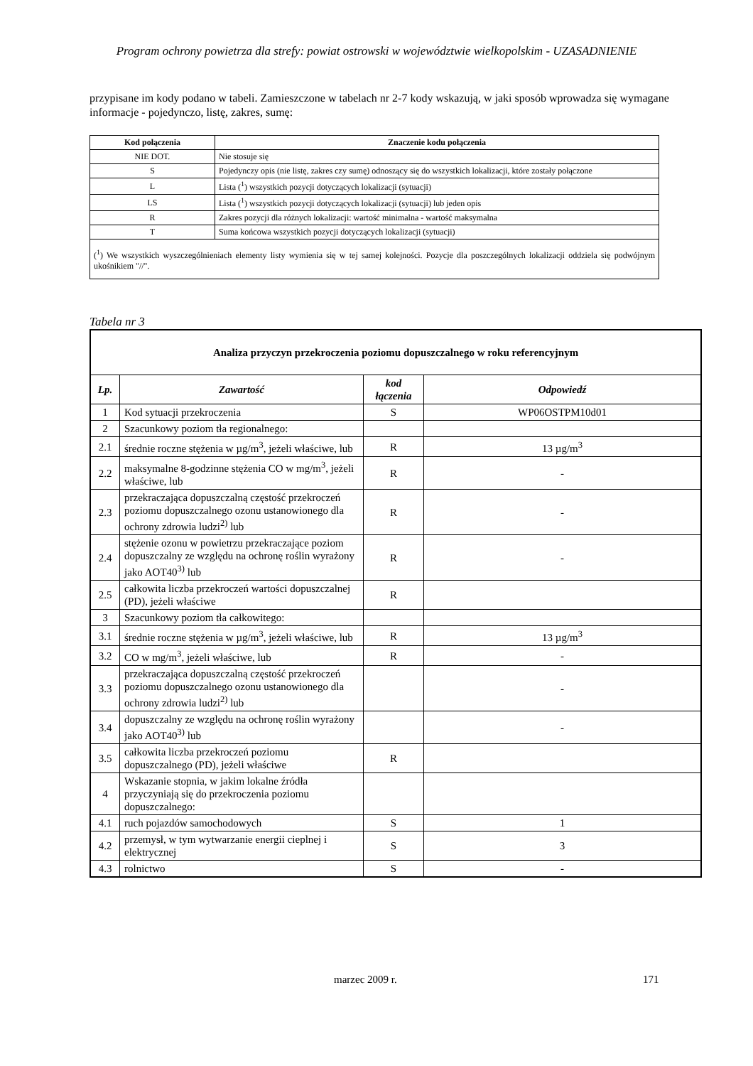Program ochrony powietrza dla strefy: powiat ostrowski w województwie wielkopolskim - UZASADNIENIE
przypisane im kody podano w tabeli. Zamieszczone w tabelach nr 2-7 kody wskazują, w jaki sposób wprowadza się wymagane informacje - pojedynczo, listę, zakres, sumę:
| Kod połączenia | Znaczenie kodu połączenia |
| --- | --- |
| NIE DOT. | Nie stosuje się |
| S | Pojedynczy opis (nie listę, zakres czy sumę) odnoszący się do wszystkich lokalizacji, które zostały połączone |
| L | Lista (<sup>1</sup>) wszystkich pozycji dotyczących lokalizacji (sytuacji) |
| LS | Lista (<sup>1</sup>) wszystkich pozycji dotyczących lokalizacji (sytuacji) lub jeden opis |
| R | Zakres pozycji dla różnych lokalizacji: wartość minimalna - wartość maksymalna |
| T | Suma końcowa wszystkich pozycji dotyczących lokalizacji (sytuacji) |
| (<sup>1</sup>) We wszystkich wyszczególnieniach elementy listy wymienia się w tej samej kolejności. Pozycje dla poszczególnych lokalizacji oddziela się podwójnym ukośnikiem "//". | |
Tabela nr 3
| Analiza przyczyn przekroczenia poziomu dopuszczalnego w roku referencyjnym | | | |
| --- | --- | --- | --- |
| Lp. | Zawartość | kod łączenia | Odpowiedź |
| 1 | Kod sytuacji przekroczenia | S | WP06OSTPM10d01 |
| 2 | Szacunkowy poziom tła regionalnego: | | |
| 2.1 | średnie roczne stężenia w µg/m<sup>3</sup>, jeżeli właściwe, lub | R | 13 µg/m<sup>3</sup> |
| 2.2 | maksymalne 8-godzinne stężenia CO w mg/m<sup>3</sup>, jeżeli właściwe, lub | R | - |
| 2.3 | przekraczająca dopuszczalną częstość przekroczeń poziomu dopuszczalnego ozonu ustanowionego dla ochrony zdrowia ludzi<sup>2)</sup> lub | R | - |
| 2.4 | stężenie ozonu w powietrzu przekraczające poziom dopuszczalny ze względu na ochronę roślin wyrażony jako AOT40<sup>3)</sup> lub | R | - |
| 2.5 | całkowita liczba przekroczeń wartości dopuszczalnej (PD), jeżeli właściwe | R | |
| 3 | Szacunkowy poziom tła całkowitego: | | |
| 3.1 | średnie roczne stężenia w µg/m<sup>3</sup>, jeżeli właściwe, lub | R | 13 µg/m<sup>3</sup> |
| 3.2 | CO w mg/m<sup>3</sup>, jeżeli właściwe, lub | R | - |
| 3.3 | przekraczająca dopuszczalną częstość przekroczeń poziomu dopuszczalnego ozonu ustanowionego dla ochrony zdrowia ludzi<sup>2)</sup> lub | | - |
| 3.4 | dopuszczalny ze względu na ochronę roślin wyrażony jako AOT40<sup>3)</sup> lub | | - |
| 3.5 | całkowita liczba przekroczeń poziomu dopuszczalnego (PD), jeżeli właściwe | R | |
| 4 | Wskazanie stopnia, w jakim lokalne źródła przyczyniają się do przekroczenia poziomu dopuszczalnego: | | |
| 4.1 | ruch pojazdów samochodowych | S | 1 |
| 4.2 | przemysł, w tym wytwarzanie energii cieplnej i elektrycznej | S | 3 |
| 4.3 | rolnictwo | S | - |
marzec 2009 r. 171